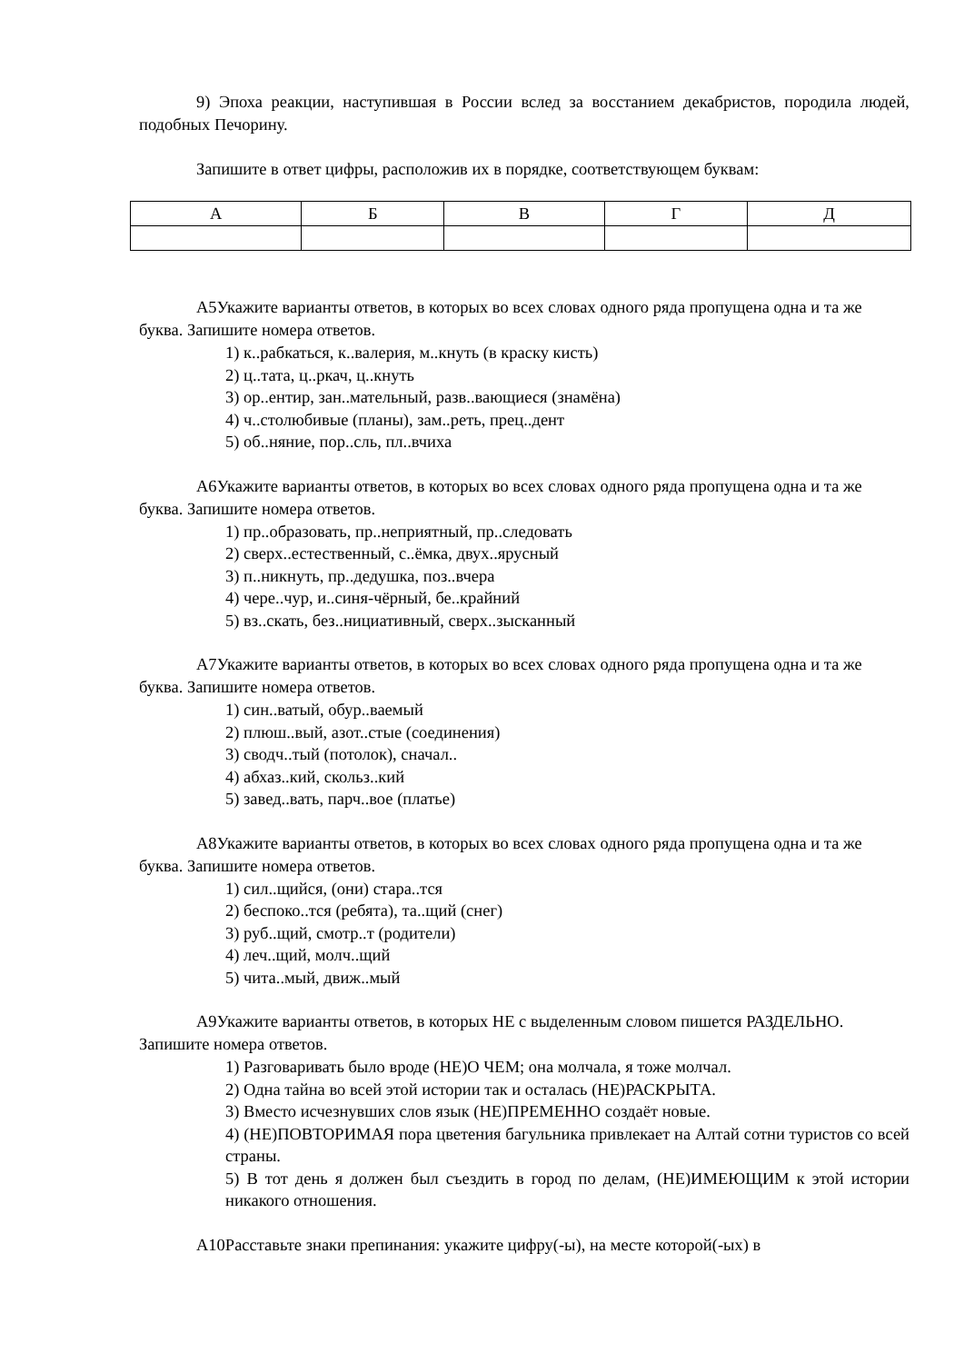9) Эпоха реакции, наступившая в России вслед за восстанием декабристов, породила людей, подобных Печорину.
Запишите в ответ цифры, расположив их в порядке, соответствующем буквам:
| А | Б | В | Г | Д |
А5Укажите варианты ответов, в которых во всех словах одного ряда пропущена одна и та же буква. Запишите номера ответов.
1) к..рабкаться, к..валерия, м..кнуть (в краску кисть)
2) ц..тата, ц..ркач, ц..кнуть
3) ор..ентир, зан..мательный, разв..вающиеся (знамёна)
4) ч..столюбивые (планы), зам..реть, прец..дент
5) об..няние, пор..сль, пл..вчиха
А6Укажите варианты ответов, в которых во всех словах одного ряда пропущена одна и та же буква. Запишите номера ответов.
1) пр..образовать, пр..неприятный, пр..следовать
2) сверх..естественный, с..ёмка, двух..ярусный
3) п..никнуть, пр..дедушка, поз..вчера
4) чере..чур, и..синя-чёрный, бе..крайний
5) вз..скать, без..нициативный, сверх..зысканный
А7Укажите варианты ответов, в которых во всех словах одного ряда пропущена одна и та же буква. Запишите номера ответов.
1) син..ватый, обур..ваемый
2) плюш..вый, азот..стые (соединения)
3) сводч..тый (потолок), сначал..
4) абхаз..кий, скольз..кий
5) завед..вать, парч..вое (платье)
А8Укажите варианты ответов, в которых во всех словах одного ряда пропущена одна и та же буква. Запишите номера ответов.
1) сил..щийся, (они) стара..тся
2) беспоко..тся (ребята), та..щий (снег)
3) руб..щий, смотр..т (родители)
4) леч..щий, молч..щий
5) чита..мый, движ..мый
А9Укажите варианты ответов, в которых НЕ с выделенным словом пишется РАЗДЕЛЬНО. Запишите номера ответов.
1) Разговаривать было вроде (НЕ)О ЧЕМ; она молчала, я тоже молчал.
2) Одна тайна во всей этой истории так и осталась (НЕ)РАСКРЫТА.
3) Вместо исчезнувших слов язык (НЕ)ПРЕМЕННО создаёт новые.
4) (НЕ)ПОВТОРИМАЯ пора цветения багульника привлекает на Алтай сотни туристов со всей страны.
5) В тот день я должен был съездить в город по делам, (НЕ)ИМЕЮЩИМ к этой истории никакого отношения.
А10Расставьте знаки препинания: укажите цифру(-ы), на месте которой(-ых) в